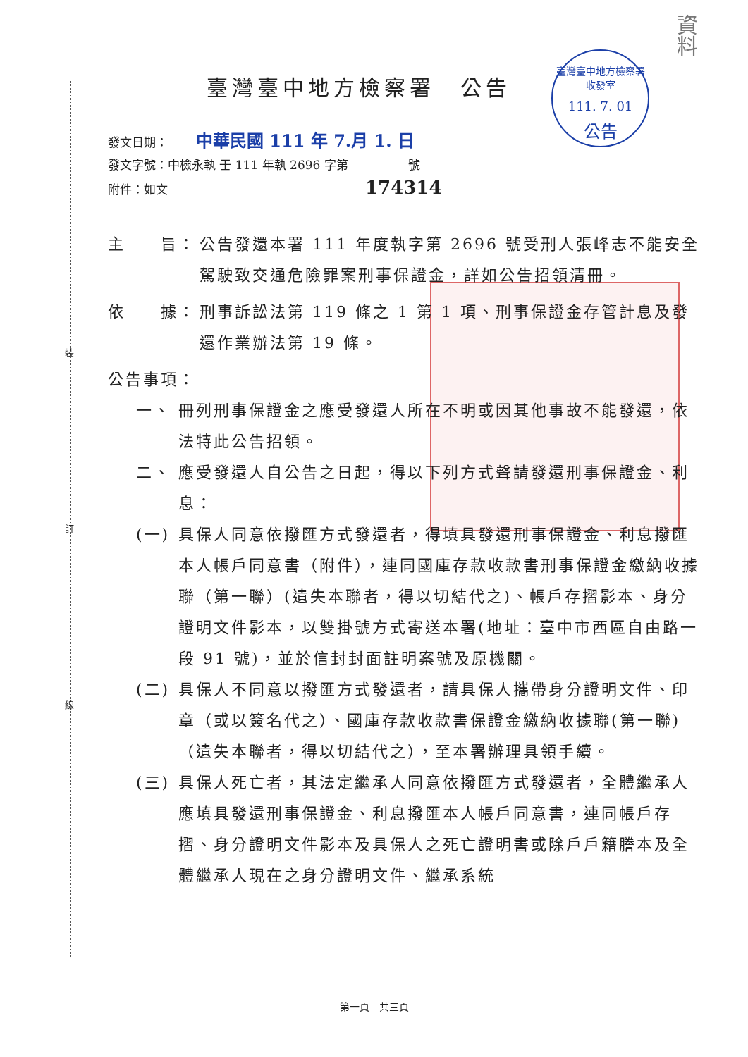裝
訂
線
臺灣臺中地方檢察署
收發室
111. 7. 01
公告
資料
臺灣臺中地方檢察署　公告
發文日期： 中華民國 111 年 7.月 1. 日
發文字號：中檢永執 壬 111 年執 2696 字第　　　　　號
附件：如文 174314
主　　旨： 公告發還本署 111 年度執字第 2696 號受刑人張峰志不能安全駕駛致交通危險罪案刑事保證金，詳如公告招領清冊。
依　　據： 刑事訴訟法第 119 條之 1 第 1 項、刑事保證金存管計息及發還作業辦法第 19 條。
公告事項：
一、 冊列刑事保證金之應受發還人所在不明或因其他事故不能發還，依法特此公告招領。
二、 應受發還人自公告之日起，得以下列方式聲請發還刑事保證金、利息：
(一) 具保人同意依撥匯方式發還者，得填具發還刑事保證金、利息撥匯本人帳戶同意書（附件），連同國庫存款收款書刑事保證金繳納收據聯（第一聯）(遺失本聯者，得以切結代之)、帳戶存摺影本、身分證明文件影本，以雙掛號方式寄送本署(地址：臺中市西區自由路一段 91 號)，並於信封封面註明案號及原機關。
(二) 具保人不同意以撥匯方式發還者，請具保人攜帶身分證明文件、印章（或以簽名代之）、國庫存款收款書保證金繳納收據聯(第一聯)（遺失本聯者，得以切結代之），至本署辦理具領手續。
(三) 具保人死亡者，其法定繼承人同意依撥匯方式發還者，全體繼承人應填具發還刑事保證金、利息撥匯本人帳戶同意書，連同帳戶存摺、身分證明文件影本及具保人之死亡證明書或除戶戶籍謄本及全體繼承人現在之身分證明文件、繼承系統
第一頁　共三頁